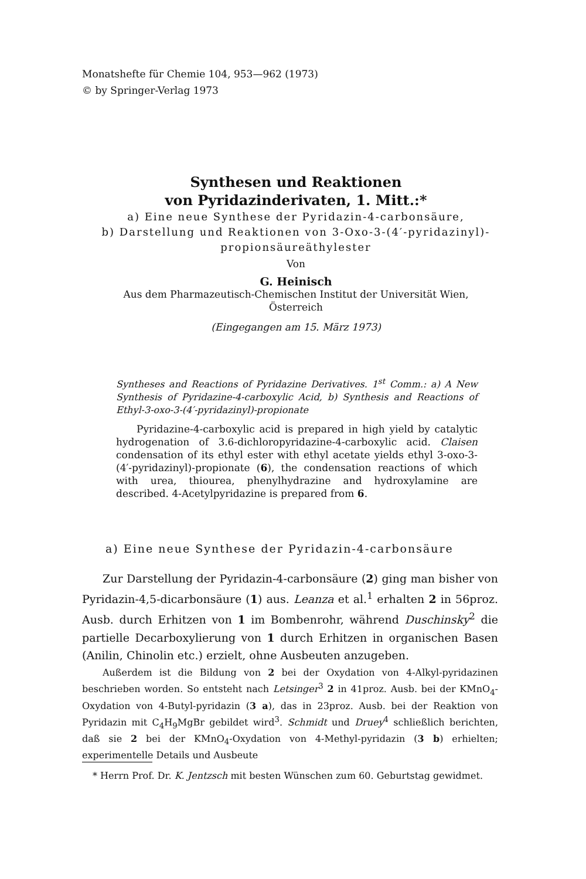Monatshefte für Chemie 104, 953—962 (1973)
© by Springer-Verlag 1973
Synthesen und Reaktionen
von Pyridazinderivaten, 1. Mitt.:*
a) Eine neue Synthese der Pyridazin-4-carbonsäure,
b) Darstellung und Reaktionen von 3-Oxo-3-(4′-pyridazinyl)-
propionsäureäthylester
Von
G. Heinisch
Aus dem Pharmazeutisch-Chemischen Institut der Universität Wien,
Österreich
(Eingegangen am 15. März 1973)
Syntheses and Reactions of Pyridazine Derivatives. 1<sup>st</sup> Comm.: a) A New Synthesis of Pyridazine-4-carboxylic Acid, b) Synthesis and Reactions of Ethyl-3-oxo-3-(4′-pyridazinyl)-propionate
Pyridazine-4-carboxylic acid is prepared in high yield by catalytic hydrogenation of 3.6-dichloropyridazine-4-carboxylic acid. Claisen condensation of its ethyl ester with ethyl acetate yields ethyl 3-oxo-3-(4′-pyridazinyl)-propionate (6), the condensation reactions of which with urea, thiourea, phenylhydrazine and hydroxylamine are described. 4-Acetylpyridazine is prepared from 6.
a) Eine neue Synthese der Pyridazin-4-carbonsäure
Zur Darstellung der Pyridazin-4-carbonsäure (2) ging man bisher von Pyridazin-4,5-dicarbonsäure (1) aus. Leanza et al.<sup>1</sup> erhalten 2 in 56proz. Ausb. durch Erhitzen von 1 im Bombenrohr, während Duschinsky<sup>2</sup> die partielle Decarboxylierung von 1 durch Erhitzen in organischen Basen (Anilin, Chinolin etc.) erzielt, ohne Ausbeuten anzugeben.
Außerdem ist die Bildung von 2 bei der Oxydation von 4-Alkyl-pyridazinen beschrieben worden. So entsteht nach Letsinger<sup>3</sup> 2 in 41proz. Ausb. bei der KMnO<sub>4</sub>-Oxydation von 4-Butyl-pyridazin (3 a), das in 23proz. Ausb. bei der Reaktion von Pyridazin mit C<sub>4</sub>H<sub>9</sub>MgBr gebildet wird<sup>3</sup>. Schmidt und Druey<sup>4</sup> schließlich berichten, daß sie 2 bei der KMnO<sub>4</sub>-Oxydation von 4-Methyl-pyridazin (3 b) erhielten; experimentelle Details und Ausbeute
* Herrn Prof. Dr. K. Jentzsch mit besten Wünschen zum 60. Geburtstag gewidmet.